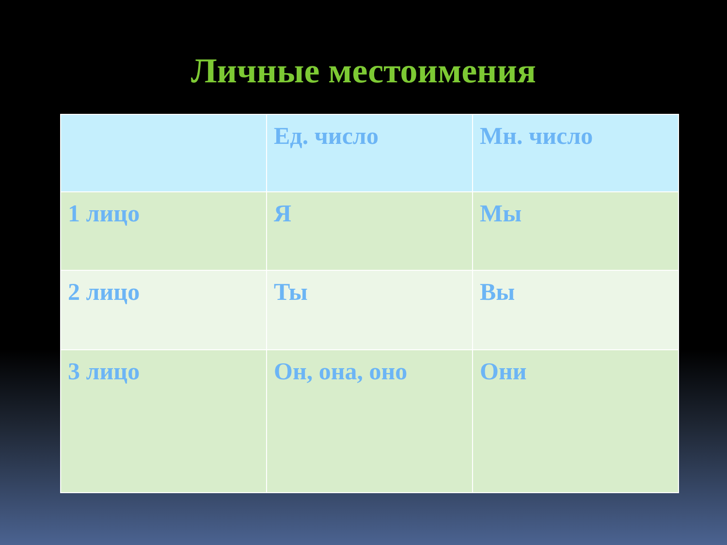Личные местоимения
| | Ед. число | Мн. число |
| --- | --- | --- |
| 1 лицо | Я | Мы |
| 2 лицо | Ты | Вы |
| 3 лицо | Он, она, оно | Они |